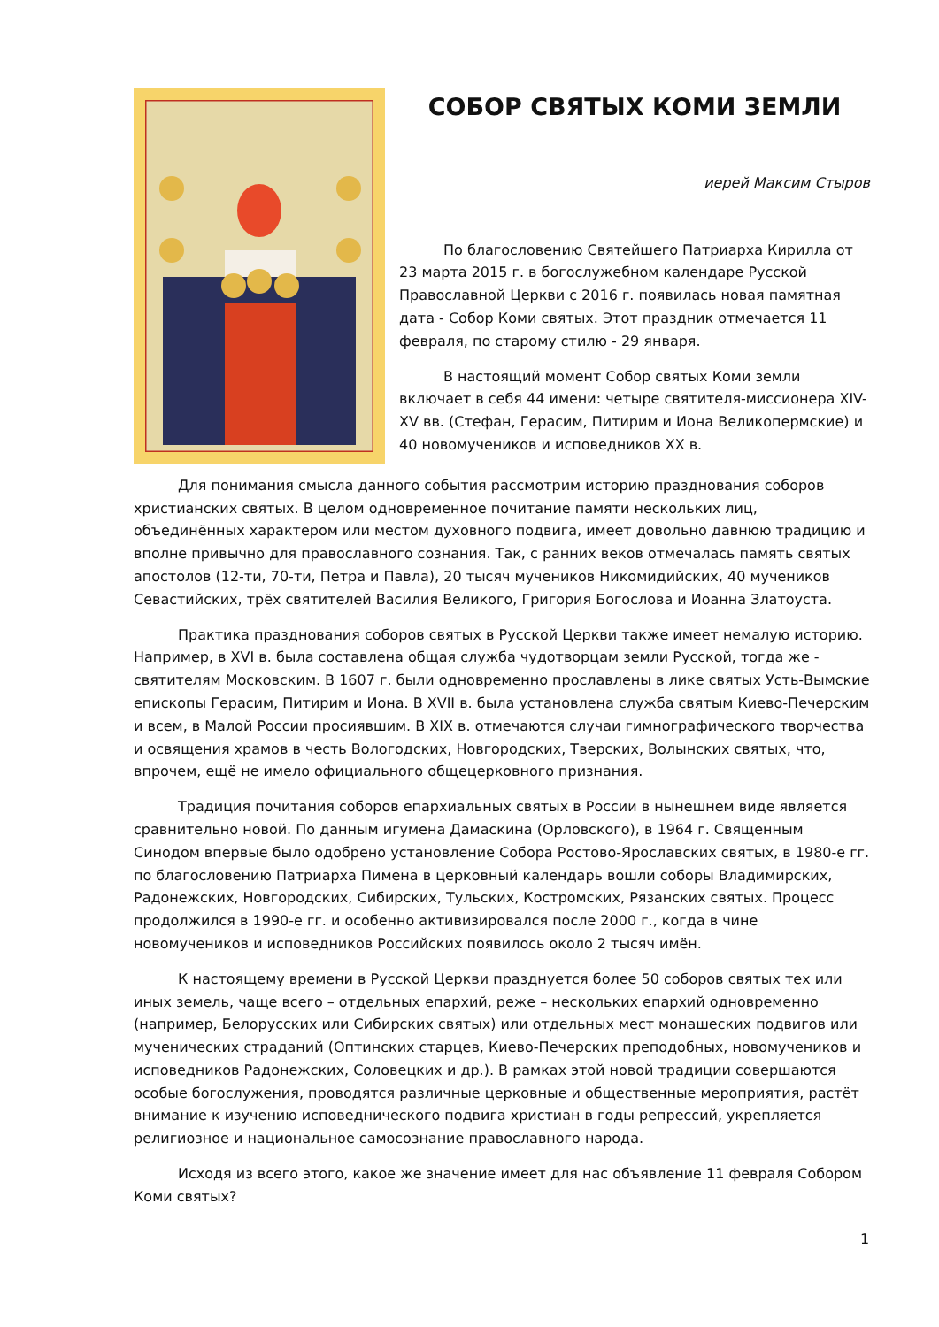СОБОР СВЯТЫХ КОМИ ЗЕМЛИ
иерей Максим Стыров
По благословению Святейшего Патриарха Кирилла от 23 марта 2015 г. в богослужебном календаре Русской Православной Церкви с 2016 г. появилась новая памятная дата - Собор Коми святых. Этот праздник отмечается 11 февраля, по старому стилю - 29 января.
В настоящий момент Собор святых Коми земли включает в себя 44 имени: четыре святителя-миссионера XIV-XV вв. (Стефан, Герасим, Питирим и Иона Великопермские) и 40 новомучеников и исповедников XX в.
Для понимания смысла данного события рассмотрим историю празднования соборов христианских святых. В целом одновременное почитание памяти нескольких лиц, объединённых характером или местом духовного подвига, имеет довольно давнюю традицию и вполне привычно для православного сознания. Так, с ранних веков отмечалась память святых апостолов (12-ти, 70-ти, Петра и Павла), 20 тысяч мучеников Никомидийских, 40 мучеников Севастийских, трёх святителей Василия Великого, Григория Богослова и Иоанна Златоуста.
Практика празднования соборов святых в Русской Церкви также имеет немалую историю. Например, в XVI в. была составлена общая служба чудотворцам земли Русской, тогда же - святителям Московским. В 1607 г. были одновременно прославлены в лике святых Усть-Вымские епископы Герасим, Питирим и Иона. В XVII в. была установлена служба святым Киево-Печерским и всем, в Малой России просиявшим. В XIX в. отмечаются случаи гимнографического творчества и освящения храмов в честь Вологодских, Новгородских, Тверских, Волынских святых, что, впрочем, ещё не имело официального общецерковного признания.
Традиция почитания соборов епархиальных святых в России в нынешнем виде является сравнительно новой. По данным игумена Дамаскина (Орловского), в 1964 г. Священным Синодом впервые было одобрено установление Собора Ростово-Ярославских святых, в 1980-е гг. по благословению Патриарха Пимена в церковный календарь вошли соборы Владимирских, Радонежских, Новгородских, Сибирских, Тульских, Костромских, Рязанских святых. Процесс продолжился в 1990-е гг. и особенно активизировался после 2000 г., когда в чине новомучеников и исповедников Российских появилось около 2 тысяч имён.
К настоящему времени в Русской Церкви празднуется более 50 соборов святых тех или иных земель, чаще всего – отдельных епархий, реже – нескольких епархий одновременно (например, Белорусских или Сибирских святых) или отдельных мест монашеских подвигов или мученических страданий (Оптинских старцев, Киево-Печерских преподобных, новомучеников и исповедников Радонежских, Соловецких и др.). В рамках этой новой традиции совершаются особые богослужения, проводятся различные церковные и общественные мероприятия, растёт внимание к изучению исповеднического подвига христиан в годы репрессий, укрепляется религиозное и национальное самосознание православного народа.
Исходя из всего этого, какое же значение имеет для нас объявление 11 февраля Собором Коми святых?
1